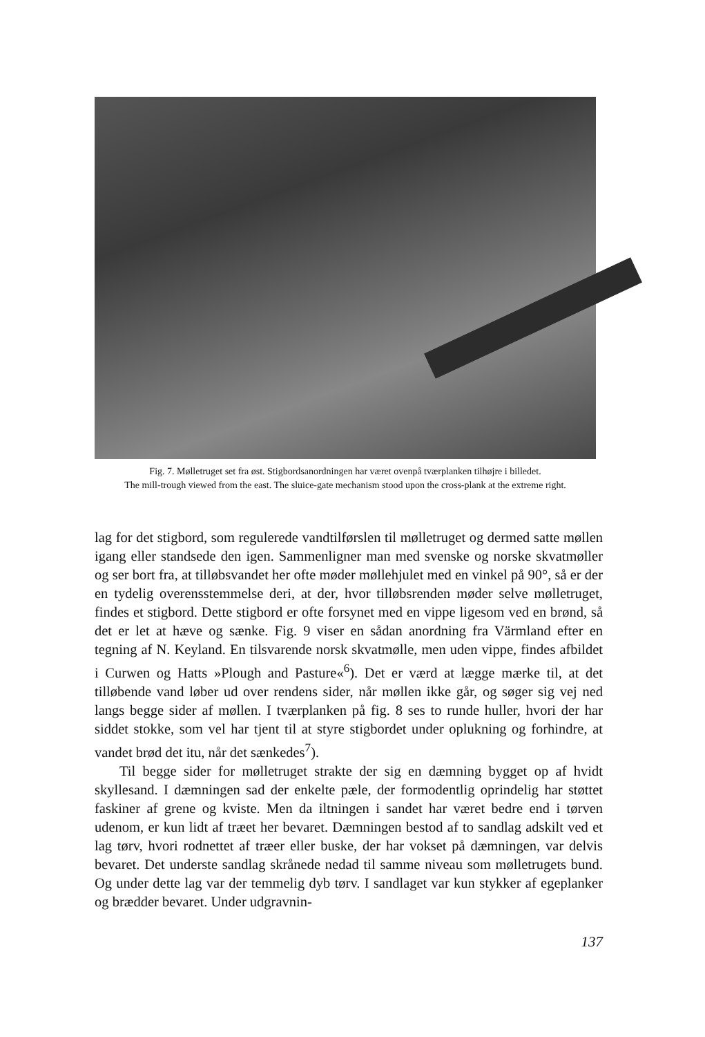Fig. 7. Mølletruget set fra øst. Stigbordsanordningen har været ovenpå tværplanken tilhøjre i billedet.
The mill-trough viewed from the east. The sluice-gate mechanism stood upon the cross-plank at the extreme right.
lag for det stigbord, som regulerede vandtilførslen til mølletruget og dermed satte møllen igang eller standsede den igen. Sammenligner man med svenske og norske skvatmøller og ser bort fra, at tilløbsvandet her ofte møder møllehjulet med en vinkel på 90°, så er der en tydelig overensstemmelse deri, at der, hvor tilløbsrenden møder selve mølletruget, findes et stigbord. Dette stigbord er ofte forsynet med en vippe ligesom ved en brønd, så det er let at hæve og sænke. Fig. 9 viser en sådan anordning fra Värmland efter en tegning af N. Keyland. En tilsvarende norsk skvatmølle, men uden vippe, findes afbildet i Curwen og Hatts »Plough and Pasture«<sup>6</sup>). Det er værd at lægge mærke til, at det tilløbende vand løber ud over rendens sider, når møllen ikke går, og søger sig vej ned langs begge sider af møllen. I tværplanken på fig. 8 ses to runde huller, hvori der har siddet stokke, som vel har tjent til at styre stigbordet under oplukning og forhindre, at vandet brød det itu, når det sænkedes<sup>7</sup>).
Til begge sider for mølletruget strakte der sig en dæmning bygget op af hvidt skyllesand. I dæmningen sad der enkelte pæle, der formodentlig oprindelig har støttet faskiner af grene og kviste. Men da iltningen i sandet har været bedre end i tørven udenom, er kun lidt af træet her bevaret. Dæmningen bestod af to sandlag adskilt ved et lag tørv, hvori rodnettet af træer eller buske, der har vokset på dæmningen, var delvis bevaret. Det underste sandlag skrånede nedad til samme niveau som mølletrugets bund. Og under dette lag var der temmelig dyb tørv. I sandlaget var kun stykker af egeplanker og brædder bevaret. Under udgravnin-
137